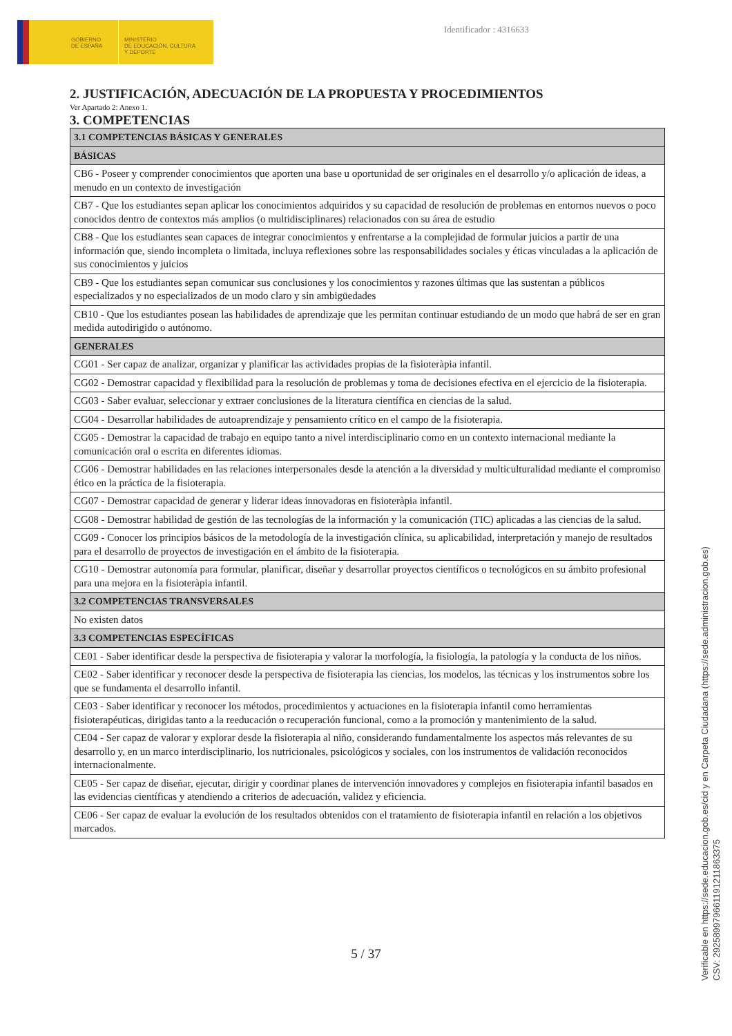GOBIERNO
DE ESPAÑA
MINISTERIO
DE EDUCACIÓN, CULTURA
Y DEPORTE
Identificador : 4316633
2. JUSTIFICACIÓN, ADECUACIÓN DE LA PROPUESTA Y PROCEDIMIENTOS
Ver Apartado 2: Anexo 1.
3. COMPETENCIAS
| 3.1 COMPETENCIAS BÁSICAS Y GENERALES |
| --- |
| BÁSICAS |
| CB6 - Poseer y comprender conocimientos que aporten una base u oportunidad de ser originales en el desarrollo y/o aplicación de ideas, a menudo en un contexto de investigación |
| CB7 - Que los estudiantes sepan aplicar los conocimientos adquiridos y su capacidad de resolución de problemas en entornos nuevos o poco conocidos dentro de contextos más amplios (o multidisciplinares) relacionados con su área de estudio |
| CB8 - Que los estudiantes sean capaces de integrar conocimientos y enfrentarse a la complejidad de formular juicios a partir de una información que, siendo incompleta o limitada, incluya reflexiones sobre las responsabilidades sociales y éticas vinculadas a la aplicación de sus conocimientos y juicios |
| CB9 - Que los estudiantes sepan comunicar sus conclusiones y los conocimientos y razones últimas que las sustentan a públicos especializados y no especializados de un modo claro y sin ambigüedades |
| CB10 - Que los estudiantes posean las habilidades de aprendizaje que les permitan continuar estudiando de un modo que habrá de ser en gran medida autodirigido o autónomo. |
| GENERALES |
| CG01 - Ser capaz de analizar, organizar y planificar las actividades propias de la fisioteràpia infantil. |
| CG02 - Demostrar capacidad y flexibilidad para la resolución de problemas y toma de decisiones efectiva en el ejercicio de la fisioterapia. |
| CG03 - Saber evaluar, seleccionar y extraer conclusiones de la literatura científica en ciencias de la salud. |
| CG04 - Desarrollar habilidades de autoaprendizaje y pensamiento crítico en el campo de la fisioterapia. |
| CG05 - Demostrar la capacidad de trabajo en equipo tanto a nivel interdisciplinario como en un contexto internacional mediante la comunicación oral o escrita en diferentes idiomas. |
| CG06 - Demostrar habilidades en las relaciones interpersonales desde la atención a la diversidad y multiculturalidad mediante el compromiso ético en la práctica de la fisioterapia. |
| CG07 - Demostrar capacidad de generar y liderar ideas innovadoras en fisioteràpia infantil. |
| CG08 - Demostrar habilidad de gestión de las tecnologías de la información y la comunicación (TIC) aplicadas a las ciencias de la salud. |
| CG09 - Conocer los principios básicos de la metodología de la investigación clínica, su aplicabilidad, interpretación y manejo de resultados para el desarrollo de proyectos de investigación en el ámbito de la fisioterapia. |
| CG10 - Demostrar autonomía para formular, planificar, diseñar y desarrollar proyectos científicos o tecnológicos en su ámbito profesional para una mejora en la fisioteràpia infantil. |
| 3.2 COMPETENCIAS TRANSVERSALES |
| No existen datos |
| 3.3 COMPETENCIAS ESPECÍFICAS |
| CE01 - Saber identificar desde la perspectiva de fisioterapia y valorar la morfología, la fisiología, la patología y la conducta de los niños. |
| CE02 - Saber identificar y reconocer desde la perspectiva de fisioterapia las ciencias, los modelos, las técnicas y los instrumentos sobre los que se fundamenta el desarrollo infantil. |
| CE03 - Saber identificar y reconocer los métodos, procedimientos y actuaciones en la fisioterapia infantil como herramientas fisioterapéuticas, dirigidas tanto a la reeducación o recuperación funcional, como a la promoción y mantenimiento de la salud. |
| CE04 - Ser capaz de valorar y explorar desde la fisioterapia al niño, considerando fundamentalmente los aspectos más relevantes de su desarrollo y, en un marco interdisciplinario, los nutricionales, psicológicos y sociales, con los instrumentos de validación reconocidos internacionalmente. |
| CE05 - Ser capaz de diseñar, ejecutar, dirigir y coordinar planes de intervención innovadores y complejos en fisioterapia infantil basados en las evidencias científicas y atendiendo a criterios de adecuación, validez y eficiencia. |
| CE06 - Ser capaz de evaluar la evolución de los resultados obtenidos con el tratamiento de fisioterapia infantil en relación a los objetivos marcados. |
5 / 37
Verificable en https://sede.educacion.gob.es/cid y en Carpeta Ciudadana (https://sede.administracion.gob.es)
CSV: 292589979661191211863375